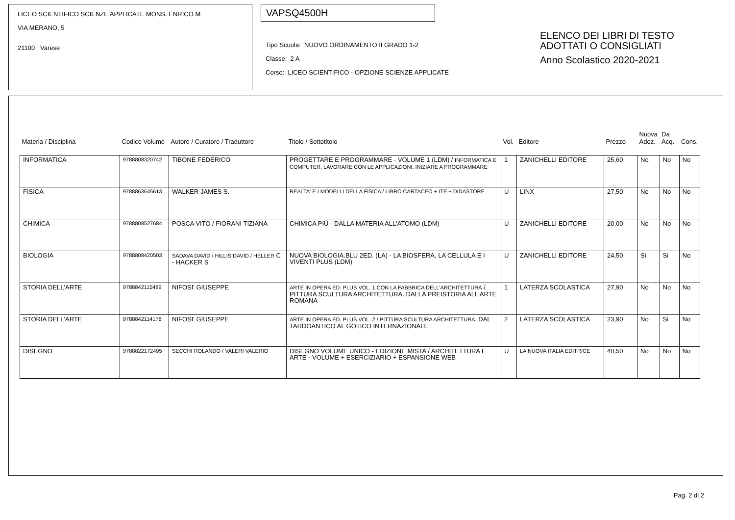LICEO SCIENTIFICO SCIENZE APPLICATE MONS. ENRICO M
VIA MERANO, 5
21100 Varese
VAPSQ4500H
Tipo Scuola: NUOVO ORDINAMENTO II GRADO 1-2
Classe: 2 A
Corso: LICEO SCIENTIFICO - OPZIONE SCIENZE APPLICATE
ELENCO DEI LIBRI DI TESTO
ADOTTATI O CONSIGLIATI
Anno Scolastico 2020-2021
| Materia / Disciplina | Codice Volume | Autore / Curatore / Traduttore | Titolo / Sottotitolo | Vol. | Editore | Prezzo | Nuova Adoz. | Da Acq. | Cons. |
| --- | --- | --- | --- | --- | --- | --- | --- | --- | --- |
| INFORMATICA | 9788808320742 | TIBONE FEDERICO | PROGETTARE E PROGRAMMARE - VOLUME 1 (LDM) / INFORMATICA E COMPUTER. LAVORARE CON LE APPLICAZIONI. INIZIARE A PROGRAMMARE | 1 | ZANICHELLI EDITORE | 25,60 | No | No | No |
| FISICA | 9788863645613 | WALKER JAMES S. | REALTA' E I MODELLI DELLA FISICA / LIBRO CARTACEO + ITE + DIDASTORE | U | LINX | 27,50 | No | No | No |
| CHIMICA | 9788808527684 | POSCA VITO / FIORANI TIZIANA | CHIMICA PIÙ - DALLA MATERIA ALL'ATOMO (LDM) | U | ZANICHELLI EDITORE | 20,00 | No | No | No |
| BIOLOGIA | 9788808420503 | SADAVA DAVID / HILLIS DAVID / HELLER C - HACKER S | NUOVA BIOLOGIA.BLU 2ED. (LA) - LA BIOSFERA, LA CELLULA E I VIVENTI PLUS (LDM) | U | ZANICHELLI EDITORE | 24,50 | Si | Si | No |
| STORIA DELL'ARTE | 9788842115489 | NIFOSI' GIUSEPPE | ARTE IN OPERA ED. PLUS VOL. 1 CON LA FABBRICA DELL'ARCHITETTURA / PITTURA SCULTURA ARCHITETTURA. DALLA PREISTORIA ALL'ARTE ROMANA | 1 | LATERZA SCOLASTICA | 27,90 | No | No | No |
| STORIA DELL'ARTE | 9788842114178 | NIFOSI' GIUSEPPE | ARTE IN OPERA ED. PLUS VOL. 2 / PITTURA SCULTURA ARCHITETTURA. DAL TARDOANTICO AL GOTICO INTERNAZIONALE | 2 | LATERZA SCOLASTICA | 23,90 | No | Si | No |
| DISEGNO | 9788822172495 | SECCHI ROLANDO / VALERI VALERIO | DISEGNO VOLUME UNICO - EDIZIONE MISTA / ARCHITETTURA E ARTE - VOLUME + ESERCIZIARIO + ESPANSIONE WEB | U | LA NUOVA ITALIA EDITRICE | 40,50 | No | No | No |
Pag. 2 di 2